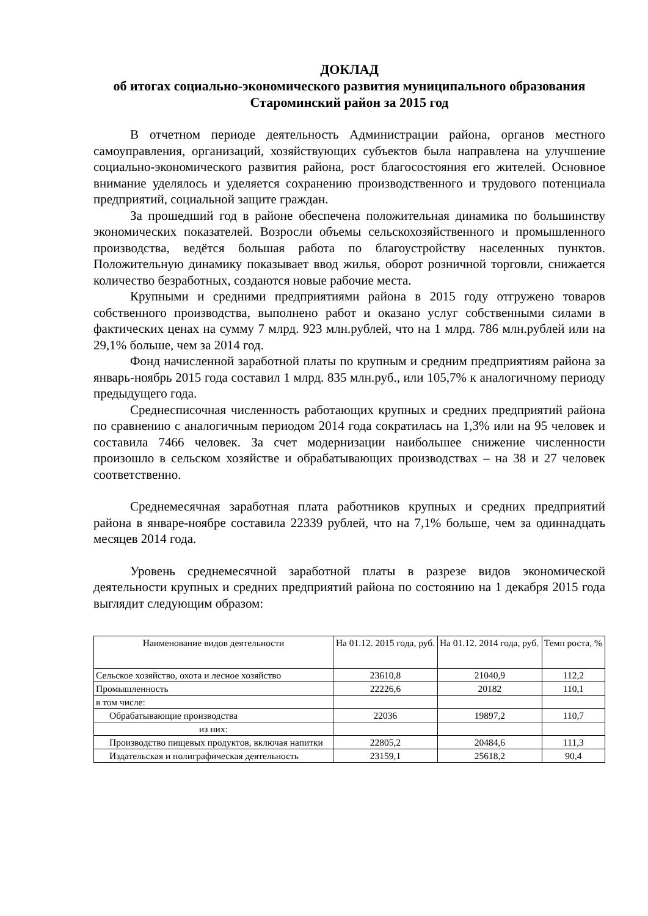ДОКЛАД
об итогах социально-экономического развития муниципального образования Староминский район за 2015 год
В отчетном периоде деятельность Администрации района, органов местного самоуправления, организаций, хозяйствующих субъектов была направлена на улучшение социально-экономического развития района, рост благосостояния его жителей. Основное внимание уделялось и уделяется сохранению производственного и трудового потенциала предприятий, социальной защите граждан.
За прошедший год в районе обеспечена положительная динамика по большинству экономических показателей. Возросли объемы сельскохозяйственного и промышленного производства, ведётся большая работа по благоустройству населенных пунктов. Положительную динамику показывает ввод жилья, оборот розничной торговли, снижается количество безработных, создаются новые рабочие места.
Крупными и средними предприятиями района в 2015 году отгружено товаров собственного производства, выполнено работ и оказано услуг собственными силами в фактических ценах на сумму 7 млрд. 923 млн.рублей, что на 1 млрд. 786 млн.рублей или на 29,1% больше, чем за 2014 год.
Фонд начисленной заработной платы по крупным и средним предприятиям района за январь-ноябрь 2015 года составил 1 млрд. 835 млн.руб., или 105,7% к аналогичному периоду предыдущего года.
Среднесписочная численность работающих крупных и средних предприятий района по сравнению с аналогичным периодом 2014 года сократилась на 1,3% или на 95 человек и составила 7466 человек. За счет модернизации наибольшее снижение численности произошло в сельском хозяйстве и обрабатывающих производствах – на 38 и 27 человек соответственно.
Среднемесячная заработная плата работников крупных и средних предприятий района в январе-ноябре составила 22339 рублей, что на 7,1% больше, чем за одиннадцать месяцев 2014 года.
Уровень среднемесячной заработной платы в разрезе видов экономической деятельности крупных и средних предприятий района по состоянию на 1 декабря 2015 года выглядит следующим образом:
| Наименование видов деятельности | На 01.12. 2015 года, руб. | На 01.12. 2014 года, руб. | Темп роста, % |
| Сельское хозяйство, охота и лесное хозяйство | 23610,8 | 21040,9 | 112,2 |
| Промышленность | 22226,6 | 20182 | 110,1 |
| в том числе: | | | |
| Обрабатывающие производства | 22036 | 19897,2 | 110,7 |
| из них: | | | |
| Производство пищевых продуктов, включая напитки | 22805,2 | 20484,6 | 111,3 |
| Издательская и полиграфическая деятельность | 23159,1 | 25618,2 | 90,4 |